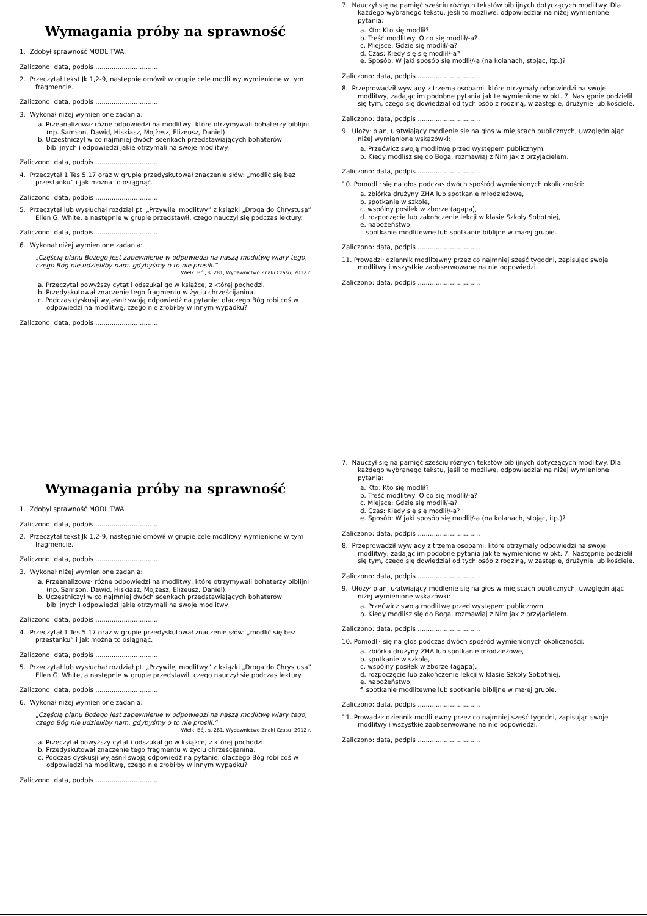Wymagania próby na sprawność
1. Zdobył sprawność MODLITWA.
Zaliczono: data, podpis ...............................
2. Przeczytał tekst Jk 1,2-9, następnie omówił w grupie cele modlitwy wymienione w tym fragmencie.
Zaliczono: data, podpis ...............................
3. Wykonał niżej wymienione zadania:
a. Przeanalizował różne odpowiedzi na modlitwy, które otrzymywali bohaterzy biblijni (np. Samson, Dawid, Hiskiasz, Mojżesz, Elizeusz, Daniel).
b. Uczestniczył w co najmniej dwóch scenkach przedstawiających bohaterów biblijnych i odpowiedzi jakie otrzymali na swoje modlitwy.
Zaliczono: data, podpis ...............................
4. Przeczytał 1 Tes 5,17 oraz w grupie przedyskutował znaczenie słów: „modlić się bez przestanku” i jak można to osiągnąć.
Zaliczono: data, podpis ...............................
5. Przeczytał lub wysłuchał rozdział pt. „Przywilej modlitwy” z książki „Droga do Chrystusa” Ellen G. White, a następnie w grupie przedstawił, czego nauczył się podczas lektury.
Zaliczono: data, podpis ...............................
6. Wykonał niżej wymienione zadania:
„Częścią planu Bożego jest zapewnienie w odpowiedzi na naszą modlitwę wiary tego, czego Bóg nie udzieliłby nam, gdybyśmy o to nie prosili.”
Wielki Bój, s. 281, Wydawnictwo Znaki Czasu, 2012 r.
a. Przeczytał powyższy cytat i odszukał go w książce, z której pochodzi.
b. Przedyskutował znaczenie tego fragmentu w życiu chrześcijanina.
c. Podczas dyskusji wyjaśnił swoją odpowiedź na pytanie: dlaczego Bóg robi coś w odpowiedzi na modlitwę, czego nie zrobiłby w innym wypadku?
Zaliczono: data, podpis ...............................
7. Nauczył się na pamięć sześciu różnych tekstów biblijnych dotyczących modlitwy. Dla każdego wybranego tekstu, jeśli to możliwe, odpowiedział na niżej wymienione pytania:
a. Kto: Kto się modlił?
b. Treść modlitwy: O co się modlił/-a?
c. Miejsce: Gdzie się modlił/-a?
d. Czas: Kiedy się się modlił/-a?
e. Sposób: W jaki sposób się modlił/-a (na kolanach, stojąc, itp.)?
Zaliczono: data, podpis ...............................
8. Przeprowadził wywiady z trzema osobami, które otrzymały odpowiedzi na swoje modlitwy, zadając im podobne pytania jak te wymienione w pkt. 7. Następnie podzielił się tym, czego się dowiedział od tych osób z rodziną, w zastępie, drużynie lub kościele.
Zaliczono: data, podpis ...............................
9. Ułożył plan, ułatwiający modlenie się na głos w miejscach publicznych, uwzględniając niżej wymienione wskazówki:
a. Przećwicz swoją modlitwę przed występem publicznym.
b. Kiedy modlisz się do Boga, rozmawiaj z Nim jak z przyjacielem.
Zaliczono: data, podpis ...............................
10. Pomodlił się na głos podczas dwóch spośród wymienionych okoliczności:
a. zbiórka drużyny ZHA lub spotkanie młodzieżowe,
b. spotkanie w szkole,
c. wspólny posiłek w zborze (agapa),
d. rozpoczęcie lub zakończenie lekcji w klasie Szkoły Sobotniej,
e. nabożeństwo,
f. spotkanie modlitewne lub spotkanie biblijne w małej grupie.
Zaliczono: data, podpis ...............................
11. Prowadził dziennik modlitewny przez co najmniej sześć tygodni, zapisując swoje modlitwy i wszystkie zaobserwowane na nie odpowiedzi.
Zaliczono: data, podpis ...............................
Wymagania próby na sprawność
1. Zdobył sprawność MODLITWA.
Zaliczono: data, podpis ...............................
2. Przeczytał tekst Jk 1,2-9, następnie omówił w grupie cele modlitwy wymienione w tym fragmencie.
Zaliczono: data, podpis ...............................
3. Wykonał niżej wymienione zadania:
a. Przeanalizował różne odpowiedzi na modlitwy, które otrzymywali bohaterzy biblijni (np. Samson, Dawid, Hiskiasz, Mojżesz, Elizeusz, Daniel).
b. Uczestniczył w co najmniej dwóch scenkach przedstawiających bohaterów biblijnych i odpowiedzi jakie otrzymali na swoje modlitwy.
Zaliczono: data, podpis ...............................
4. Przeczytał 1 Tes 5,17 oraz w grupie przedyskutował znaczenie słów: „modlić się bez przestanku” i jak można to osiągnąć.
Zaliczono: data, podpis ...............................
5. Przeczytał lub wysłuchał rozdział pt. „Przywilej modlitwy” z książki „Droga do Chrystusa” Ellen G. White, a następnie w grupie przedstawił, czego nauczył się podczas lektury.
Zaliczono: data, podpis ...............................
6. Wykonał niżej wymienione zadania:
„Częścią planu Bożego jest zapewnienie w odpowiedzi na naszą modlitwę wiary tego, czego Bóg nie udzieliłby nam, gdybyśmy o to nie prosili.”
Wielki Bój, s. 281, Wydawnictwo Znaki Czasu, 2012 r.
a. Przeczytał powyższy cytat i odszukał go w książce, z której pochodzi.
b. Przedyskutował znaczenie tego fragmentu w życiu chrześcijanina.
c. Podczas dyskusji wyjaśnił swoją odpowiedź na pytanie: dlaczego Bóg robi coś w odpowiedzi na modlitwę, czego nie zrobiłby w innym wypadku?
Zaliczono: data, podpis ...............................
7. Nauczył się na pamięć sześciu różnych tekstów biblijnych dotyczących modlitwy. Dla każdego wybranego tekstu, jeśli to możliwe, odpowiedział na niżej wymienione pytania:
a. Kto: Kto się modlił?
b. Treść modlitwy: O co się modlił/-a?
c. Miejsce: Gdzie się modlił/-a?
d. Czas: Kiedy się się modlił/-a?
e. Sposób: W jaki sposób się modlił/-a (na kolanach, stojąc, itp.)?
Zaliczono: data, podpis ...............................
8. Przeprowadził wywiady z trzema osobami, które otrzymały odpowiedzi na swoje modlitwy, zadając im podobne pytania jak te wymienione w pkt. 7. Następnie podzielił się tym, czego się dowiedział od tych osób z rodziną, w zastępie, drużynie lub kościele.
Zaliczono: data, podpis ...............................
9. Ułożył plan, ułatwiający modlenie się na głos w miejscach publicznych, uwzględniając niżej wymienione wskazówki:
a. Przećwicz swoją modlitwę przed występem publicznym.
b. Kiedy modlisz się do Boga, rozmawiaj z Nim jak z przyjacielem.
Zaliczono: data, podpis ...............................
10. Pomodlił się na głos podczas dwóch spośród wymienionych okoliczności:
a. zbiórka drużyny ZHA lub spotkanie młodzieżowe,
b. spotkanie w szkole,
c. wspólny posiłek w zborze (agapa),
d. rozpoczęcie lub zakończenie lekcji w klasie Szkoły Sobotniej,
e. nabożeństwo,
f. spotkanie modlitewne lub spotkanie biblijne w małej grupie.
Zaliczono: data, podpis ...............................
11. Prowadził dziennik modlitewny przez co najmniej sześć tygodni, zapisując swoje modlitwy i wszystkie zaobserwowane na nie odpowiedzi.
Zaliczono: data, podpis ...............................